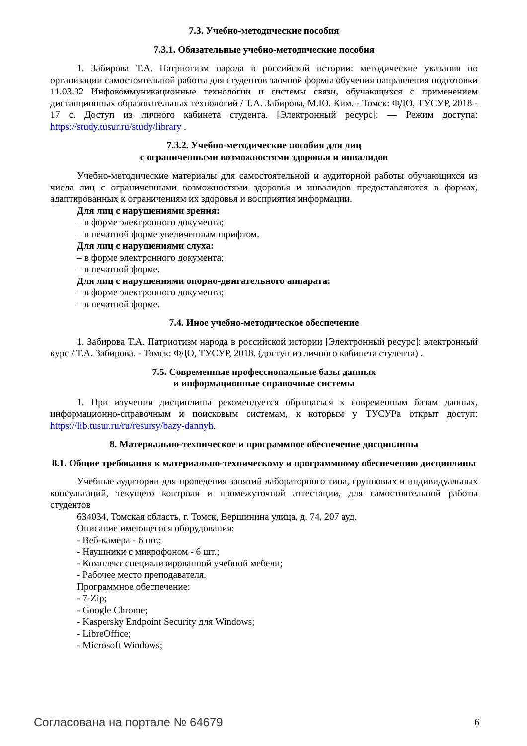7.3. Учебно-методические пособия
7.3.1. Обязательные учебно-методические пособия
1. Забирова Т.А. Патриотизм народа в российской истории: методические указания по организации самостоятельной работы для студентов заочной формы обучения направления подготовки 11.03.02 Инфокоммуникационные технологии и системы связи, обучающихся с применением дистанционных образовательных технологий / Т.А. Забирова, М.Ю. Ким. - Томск: ФДО, ТУСУР, 2018 - 17 с. Доступ из личного кабинета студента. [Электронный ресурс]: — Режим доступа: https://study.tusur.ru/study/library .
7.3.2. Учебно-методические пособия для лиц
с ограниченными возможностями здоровья и инвалидов
Учебно-методические материалы для самостоятельной и аудиторной работы обучающихся из числа лиц с ограниченными возможностями здоровья и инвалидов предоставляются в формах, адаптированных к ограничениям их здоровья и восприятия информации.
Для лиц с нарушениями зрения:
– в форме электронного документа;
– в печатной форме увеличенным шрифтом.
Для лиц с нарушениями слуха:
– в форме электронного документа;
– в печатной форме.
Для лиц с нарушениями опорно-двигательного аппарата:
– в форме электронного документа;
– в печатной форме.
7.4. Иное учебно-методическое обеспечение
1. Забирова Т.А. Патриотизм народа в российской истории [Электронный ресурс]: электронный курс / Т.А. Забирова. - Томск: ФДО, ТУСУР, 2018. (доступ из личного кабинета студента) .
7.5. Современные профессиональные базы данных
и информационные справочные системы
1. При изучении дисциплины рекомендуется обращаться к современным базам данных, информационно-справочным и поисковым системам, к которым у ТУСУРа открыт доступ: https://lib.tusur.ru/ru/resursy/bazy-dannyh.
8. Материально-техническое и программное обеспечение дисциплины
8.1. Общие требования к материально-техническому и программному обеспечению дисциплины
Учебные аудитории для проведения занятий лабораторного типа, групповых и индивидуальных консультаций, текущего контроля и промежуточной аттестации, для самостоятельной работы студентов
634034, Томская область, г. Томск, Вершинина улица, д. 74, 207 ауд.
Описание имеющегося оборудования:
- Веб-камера - 6 шт.;
- Наушники с микрофоном - 6 шт.;
- Комплект специализированной учебной мебели;
- Рабочее место преподавателя.
Программное обеспечение:
- 7-Zip;
- Google Chrome;
- Kaspersky Endpoint Security для Windows;
- LibreOffice;
- Microsoft Windows;
Согласована на портале № 64679 6